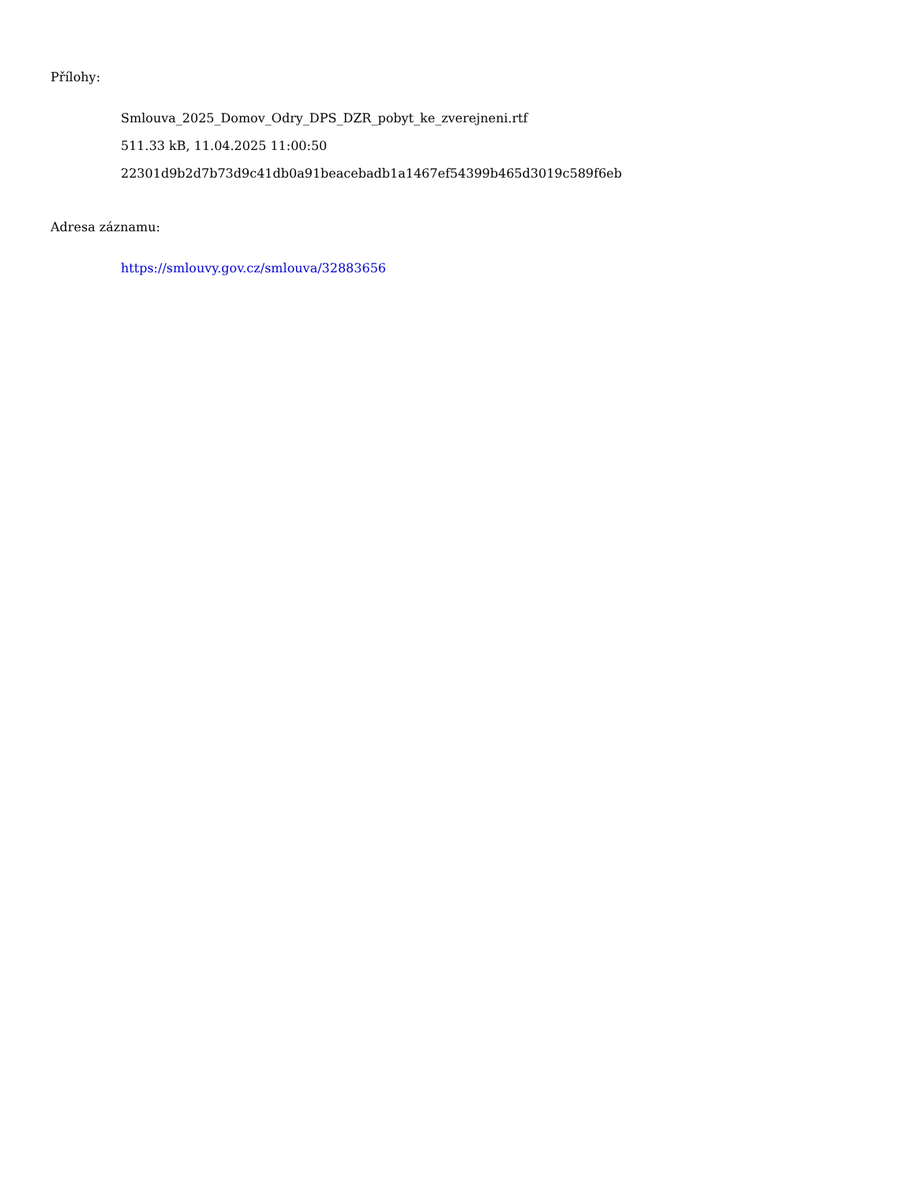Přílohy:
Smlouva_2025_Domov_Odry_DPS_DZR_pobyt_ke_zverejneni.rtf
511.33 kB, 11.04.2025 11:00:50
22301d9b2d7b73d9c41db0a91beacebadb1a1467ef54399b465d3019c589f6eb
Adresa záznamu:
https://smlouvy.gov.cz/smlouva/32883656